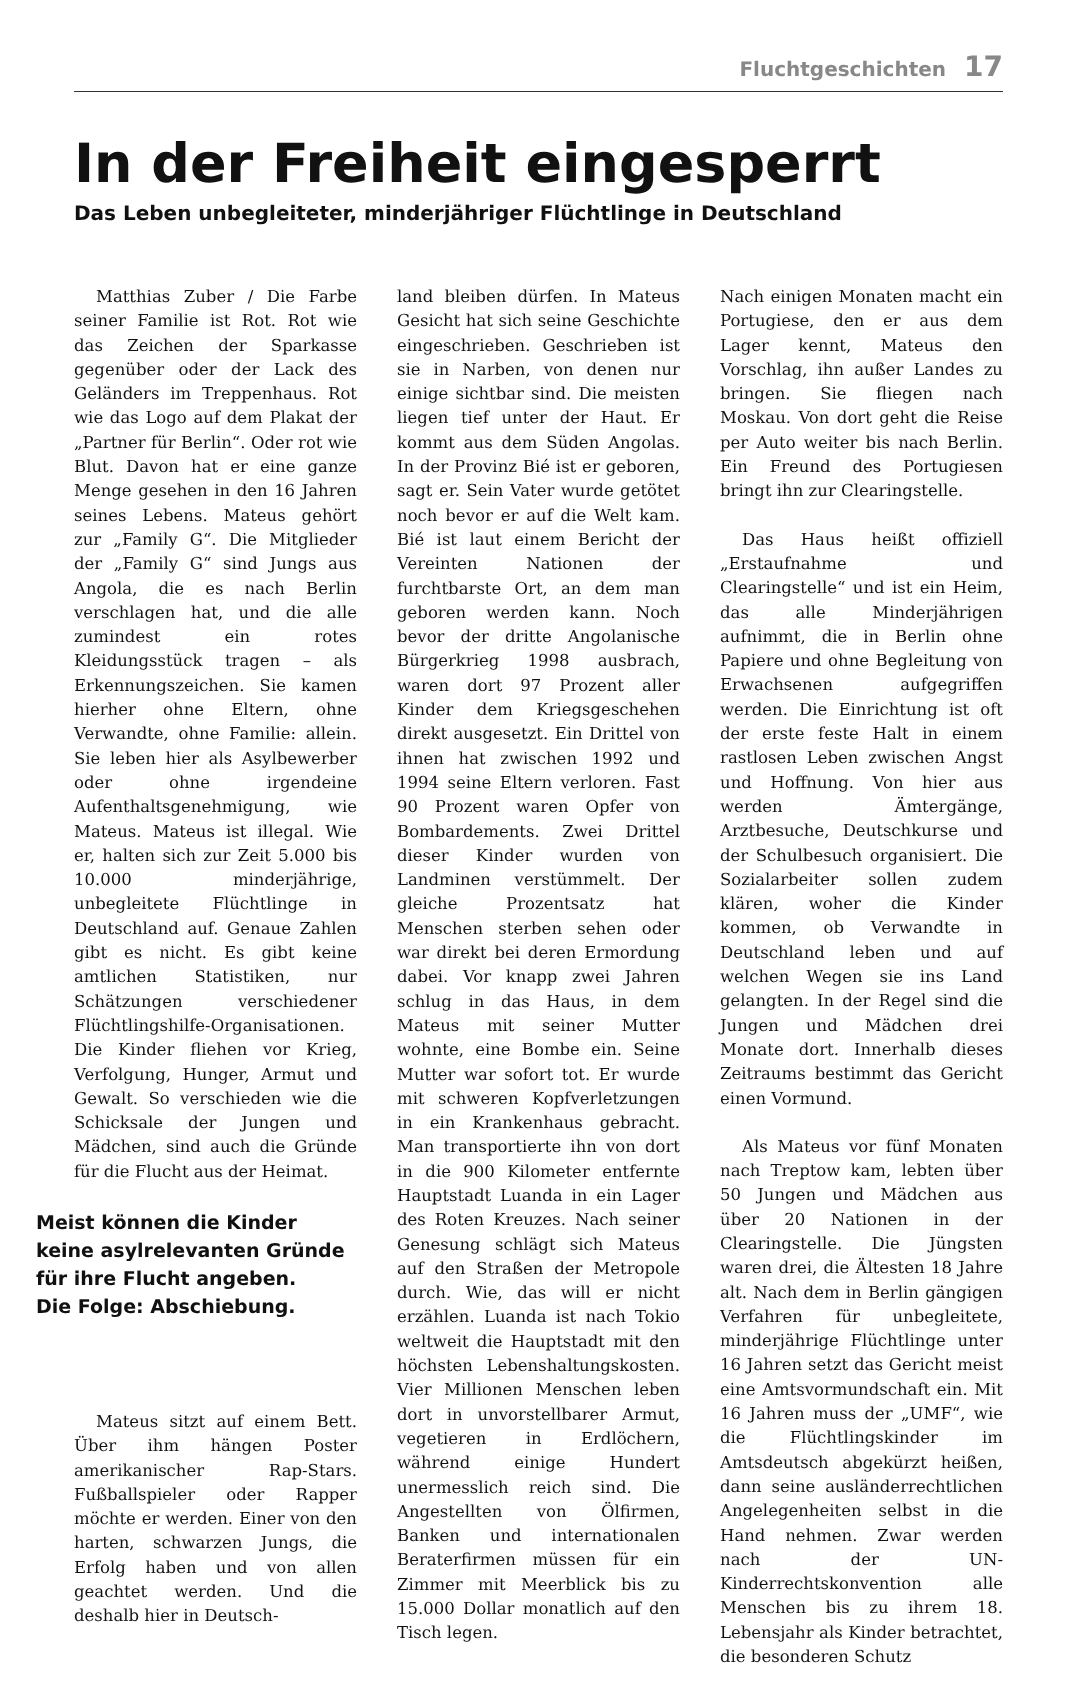Fluchtgeschichten 17
In der Freiheit eingesperrt
Das Leben unbegleiteter, minderjähriger Flüchtlinge in Deutschland
Matthias Zuber / Die Farbe seiner Familie ist Rot. Rot wie das Zeichen der Sparkasse gegenüber oder der Lack des Geländers im Treppenhaus. Rot wie das Logo auf dem Plakat der „Partner für Berlin“. Oder rot wie Blut. Davon hat er eine ganze Menge gesehen in den 16 Jahren seines Lebens. Mateus gehört zur „Family G“. Die Mitglieder der „Family G“ sind Jungs aus Angola, die es nach Berlin verschlagen hat, und die alle zumindest ein rotes Kleidungsstück tragen – als Erkennungszeichen. Sie kamen hierher ohne Eltern, ohne Verwandte, ohne Familie: allein. Sie leben hier als Asylbewerber oder ohne irgendeine Aufenthaltsgenehmigung, wie Mateus. Mateus ist illegal. Wie er, halten sich zur Zeit 5.000 bis 10.000 minderjährige, unbegleitete Flüchtlinge in Deutschland auf. Genaue Zahlen gibt es nicht. Es gibt keine amtlichen Statistiken, nur Schätzungen verschiedener Flüchtlingshilfe-Organisationen. Die Kinder fliehen vor Krieg, Verfolgung, Hunger, Armut und Gewalt. So verschieden wie die Schicksale der Jungen und Mädchen, sind auch die Gründe für die Flucht aus der Heimat.
Meist können die Kinder keine asylrelevanten Gründe für ihre Flucht angeben.
Die Folge: Abschiebung.
Mateus sitzt auf einem Bett. Über ihm hängen Poster amerikanischer Rap-Stars. Fußballspieler oder Rapper möchte er werden. Einer von den harten, schwarzen Jungs, die Erfolg haben und von allen geachtet werden. Und die deshalb hier in Deutsch-
land bleiben dürfen. In Mateus Gesicht hat sich seine Geschichte eingeschrieben. Geschrieben ist sie in Narben, von denen nur einige sichtbar sind. Die meisten liegen tief unter der Haut. Er kommt aus dem Süden Angolas. In der Provinz Bié ist er geboren, sagt er. Sein Vater wurde getötet noch bevor er auf die Welt kam. Bié ist laut einem Bericht der Vereinten Nationen der furchtbarste Ort, an dem man geboren werden kann. Noch bevor der dritte Angolanische Bürgerkrieg 1998 ausbrach, waren dort 97 Prozent aller Kinder dem Kriegsgeschehen direkt ausgesetzt. Ein Drittel von ihnen hat zwischen 1992 und 1994 seine Eltern verloren. Fast 90 Prozent waren Opfer von Bombardements. Zwei Drittel dieser Kinder wurden von Landminen verstümmelt. Der gleiche Prozentsatz hat Menschen sterben sehen oder war direkt bei deren Ermordung dabei. Vor knapp zwei Jahren schlug in das Haus, in dem Mateus mit seiner Mutter wohnte, eine Bombe ein. Seine Mutter war sofort tot. Er wurde mit schweren Kopfverletzungen in ein Krankenhaus gebracht. Man transportierte ihn von dort in die 900 Kilometer entfernte Hauptstadt Luanda in ein Lager des Roten Kreuzes. Nach seiner Genesung schlägt sich Mateus auf den Straßen der Metropole durch. Wie, das will er nicht erzählen. Luanda ist nach Tokio weltweit die Hauptstadt mit den höchsten Lebenshaltungskosten. Vier Millionen Menschen leben dort in unvorstellbarer Armut, vegetieren in Erdlöchern, während einige Hundert unermesslich reich sind. Die Angestellten von Ölfirmen, Banken und internationalen Beraterfirmen müssen für ein Zimmer mit Meerblick bis zu 15.000 Dollar monatlich auf den Tisch legen.
Nach einigen Monaten macht ein Portugiese, den er aus dem Lager kennt, Mateus den Vorschlag, ihn außer Landes zu bringen. Sie fliegen nach Moskau. Von dort geht die Reise per Auto weiter bis nach Berlin. Ein Freund des Portugiesen bringt ihn zur Clearingstelle.
Das Haus heißt offiziell „Erstaufnahme und Clearingstelle“ und ist ein Heim, das alle Minderjährigen aufnimmt, die in Berlin ohne Papiere und ohne Begleitung von Erwachsenen aufgegriffen werden. Die Einrichtung ist oft der erste feste Halt in einem rastlosen Leben zwischen Angst und Hoffnung. Von hier aus werden Ämtergänge, Arztbesuche, Deutschkurse und der Schulbesuch organisiert. Die Sozialarbeiter sollen zudem klären, woher die Kinder kommen, ob Verwandte in Deutschland leben und auf welchen Wegen sie ins Land gelangten. In der Regel sind die Jungen und Mädchen drei Monate dort. Innerhalb dieses Zeitraums bestimmt das Gericht einen Vormund.
Als Mateus vor fünf Monaten nach Treptow kam, lebten über 50 Jungen und Mädchen aus über 20 Nationen in der Clearingstelle. Die Jüngsten waren drei, die Ältesten 18 Jahre alt. Nach dem in Berlin gängigen Verfahren für unbegleitete, minderjährige Flüchtlinge unter 16 Jahren setzt das Gericht meist eine Amtsvormundschaft ein. Mit 16 Jahren muss der „UMF“, wie die Flüchtlingskinder im Amtsdeutsch abgekürzt heißen, dann seine ausländerrechtlichen Angelegenheiten selbst in die Hand nehmen. Zwar werden nach der UN-Kinderrechtskonvention alle Menschen bis zu ihrem 18. Lebensjahr als Kinder betrachtet, die besonderen Schutz